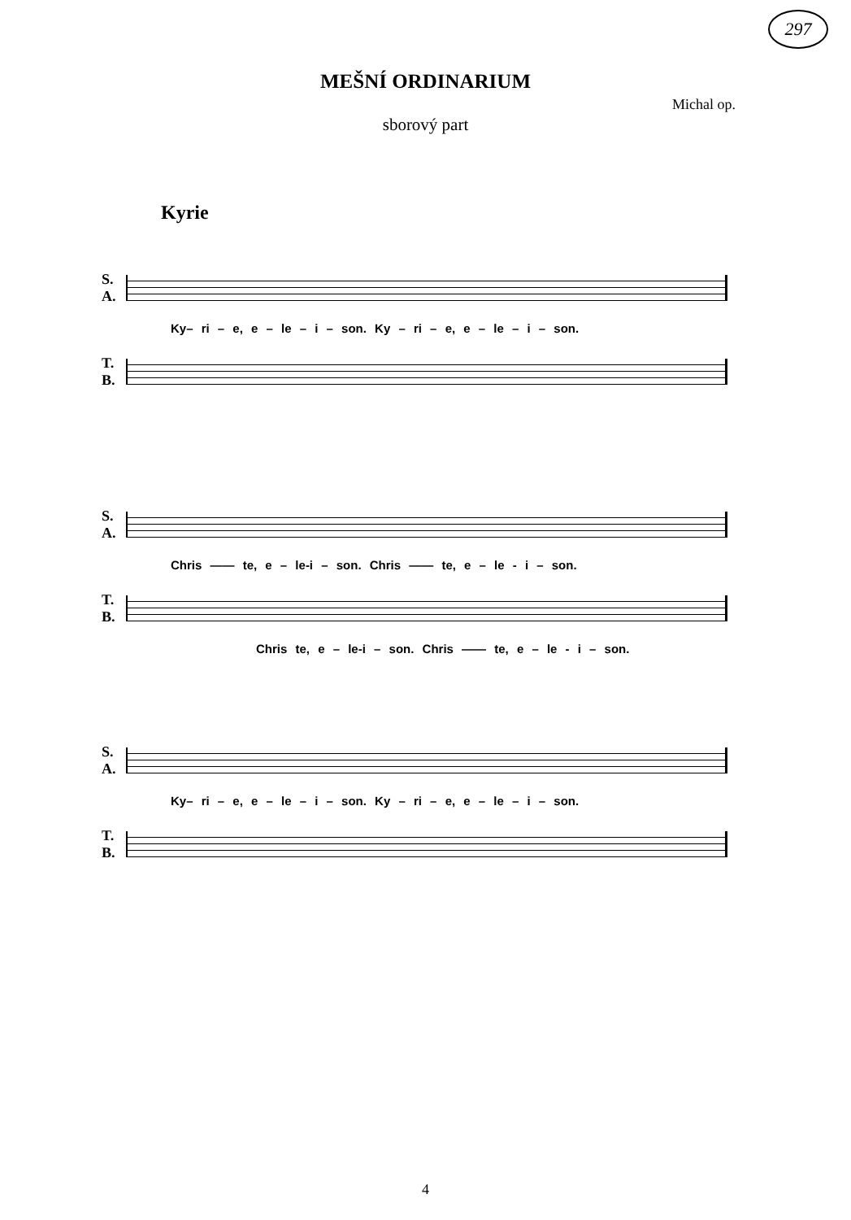297
MEŠNÍ ORDINARIUM
Michal op.
sborový part
Kyrie
S.
A.
Ky– ri – e, e – le – i – son. Ky – ri – e, e – le – i – son.
T.
B.
S.
A.
Chris —— te, e – le-i – son. Chris —— te, e – le - i – son.
T.
B.
Chris te, e – le-i – son. Chris —— te, e – le - i – son.
S.
A.
Ky– ri – e, e – le – i – son. Ky – ri – e, e – le – i – son.
T.
B.
4